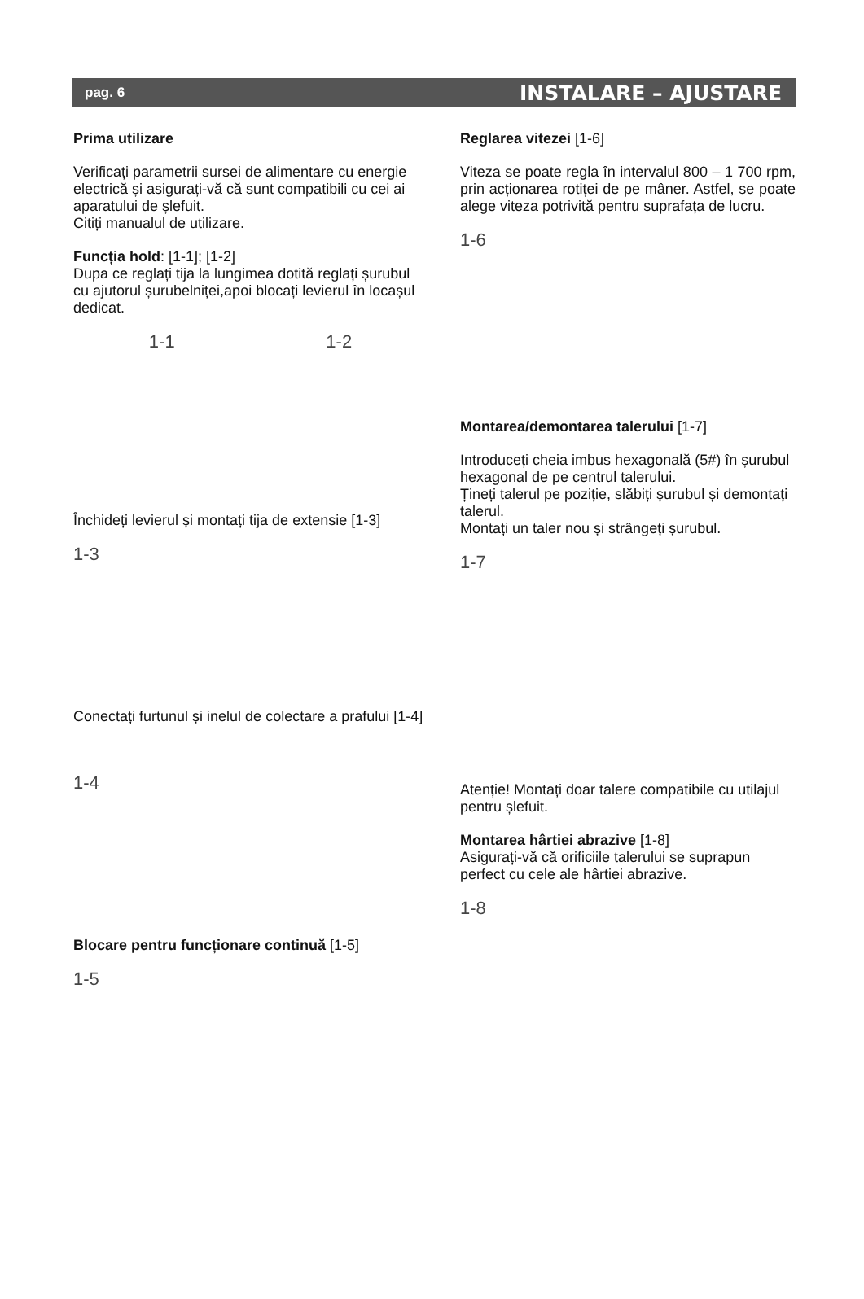pag. 6 INSTALARE – AJUSTARE
Prima utilizare
Verificați parametrii sursei de alimentare cu energie electrică și asigurați-vă că sunt compatibili cu cei ai aparatului de șlefuit.
Citiți manualul de utilizare.
Funcția hold: [1-1]; [1-2]
Dupa ce reglați tija la lungimea dotită reglați șurubul cu ajutorul șurubelniței,apoi blocați levierul în locașul dedicat.
1-1 1-2
Închideți levierul și montați tija de extensie [1-3]
1-3
Conectați furtunul și inelul de colectare a prafului [1-4]
1-4
Blocare pentru funcționare continuă [1-5]
1-5
Reglarea vitezei [1-6]
Viteza se poate regla în intervalul 800 – 1 700 rpm, prin acționarea rotiței de pe mâner. Astfel, se poate alege viteza potrivită pentru suprafața de lucru.
1-6
Montarea/demontarea talerului [1-7]
Introduceți cheia imbus hexagonală (5#) în șurubul hexagonal de pe centrul talerului.
Țineți talerul pe poziție, slăbiți șurubul și demontați talerul.
Montați un taler nou și strângeți șurubul.
1-7
Atenție! Montați doar talere compatibile cu utilajul pentru șlefuit.
Montarea hârtiei abrazive [1-8]
Asigurați-vă că orificiile talerului se suprapun perfect cu cele ale hârtiei abrazive.
1-8